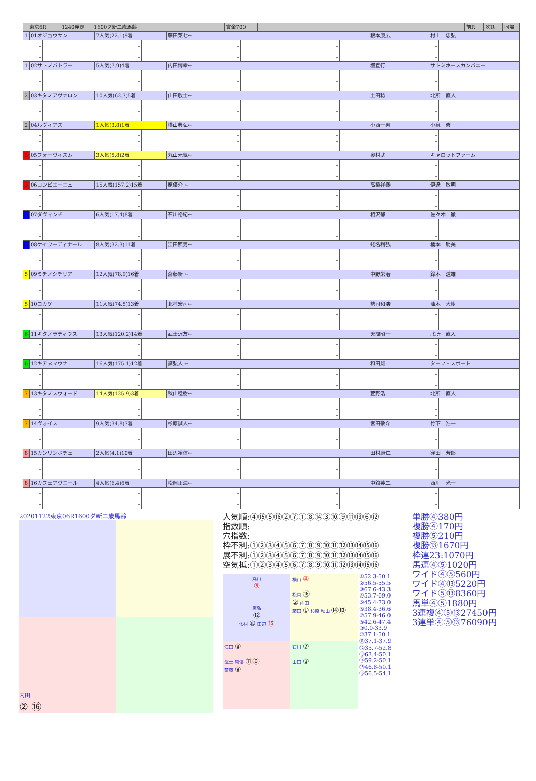東京6R 1240発走 1600ダ新二歳馬齢 賞金700 前R 次R 同場
1 01オジョウサン 7人気(22.1)9着 藤田菜七← 根本康広 村山　忠弘
–
–
–
–
–
–
–
–
–
–
–
–
–
–
–
1 02サトノバトラー 5人気(7.9)4着 内田博幸← 堀宣行 サトミホースカンパニー
–
–
–
–
–
–
–
–
–
–
–
–
–
–
–
2 03キタノアヴァロン 10人気(62.3)5着 山田敬士← 土田稔 北所　直人
–
–
–
–
–
–
–
–
–
–
–
–
–
–
–
2 04ルヴィアス 1人気(3.8)1着 横山典弘← 小西一男 小泉　修
–
–
–
–
–
–
–
–
–
–
–
–
–
–
–
3 05フォーヴィスム 3人気(5.8)2着 丸山元気← 奥村武 キャロットファーム
–
–
–
–
–
–
–
–
–
–
–
–
–
–
–
3 06コンピエーニュ 15人気(157.2)15着 原優介 ← 高橋祥泰 伊達　敏明
–
–
–
–
–
–
–
–
–
–
–
–
–
–
–
4 07ダヴィンチ 6人気(17.4)8着 石川裕紀← 相沢郁 佐々木　徹
–
–
–
–
–
–
–
–
–
–
–
–
–
–
–
4 08ケイツーディナール 8人気(32.3)11着 江田照男← 蛯名利弘 楠本　勝美
–
–
–
–
–
–
–
–
–
–
–
–
–
–
–
5 09ミチノシチリア 12人気(78.9)16着 斎藤新 ← 中野栄治 鈴木　道雄
–
–
–
–
–
–
–
–
–
–
–
–
–
–
–
5 10コカゲ 11人気(74.5)13着 北村宏司← 勢司和浩 油木　大樹
–
–
–
–
–
–
–
–
–
–
–
–
–
–
–
6 11キタノラディウス 13人気(120.2)14着 武士沢友← 天間昭一 北所　直人
–
–
–
–
–
–
–
–
–
–
–
–
–
–
–
6 12キアヌマウナ 16人気(175.1)12着 黛弘人 ← 和田雄二 ターフ・スポート
–
–
–
–
–
–
–
–
–
–
–
–
–
–
–
7 13キタノスウォード 14人気(125.9)3着 秋山稔樹← 萱野浩二 北所　直人
–
–
–
–
–
–
–
–
–
–
–
–
–
–
–
7 14ヴォイス 9人気(34.8)7着 杉原誠人← 宮田敬介 竹下　浩一
–
–
–
–
–
–
–
–
–
–
–
–
–
–
–
8 15カンリンボチェ 2人気(4.1)10着 田辺裕信← 田村康仁 窪田　芳郎
–
–
–
–
–
–
–
–
–
–
–
–
–
–
–
8 16カフェアヴニール 4人気(6.4)6着 松岡正海← 中舘英二 西川　光一
–
–
–
–
–
–
–
–
–
–
–
–
–
–
–
20201122東京06R1600ダ新二歳馬齢
内田
② ⑯
人気順:④⑮⑤⑯②⑦①⑧⑭③⑩⑨⑪⑬⑥⑫
指数順:
穴指数:
枠不利:①②③④⑤⑥⑦⑧⑨⑩⑪⑫⑬⑭⑮⑯
展不利:①②③④⑤⑥⑦⑧⑨⑩⑪⑫⑬⑭⑮⑯
空気抵:①②③④⑤⑥⑦⑧⑨⑩⑪⑫⑬⑭⑮⑯
丸山
⑤
黛弘
⑫
北村 ⑩ 田辺 ⑮
横山 ④
松岡 ⑯
② 内田
藤田 ① 杉原 秋山 ⑭⑬
江田 ⑧
武士 原優 ⑪⑥
斎藤 ⑨
石川 ⑦
山田 ③
①52.3-50.1
②56.5-55.5
③67.6-43.3
④53.7-69.0
⑤45.4-73.0
⑥38.4-36.6
⑦57.9-46.0
⑧42.6-47.4
⑨0.0-33.9
⑩37.1-50.1
⑪37.1-37.9
⑫35.7-52.8
⑬63.4-50.1
⑭59.2-50.1
⑮46.8-50.1
⑯56.5-54.1
単勝④380円
複勝④170円
複勝⑤210円
複勝⑬1670円
枠連23:1070円
馬連④⑤1020円
ワイド④⑤560円
ワイド④⑬5220円
ワイド⑤⑬8360円
馬単④⑤1880円
3連複④⑤⑬27450円
3連単④⑤⑬76090円